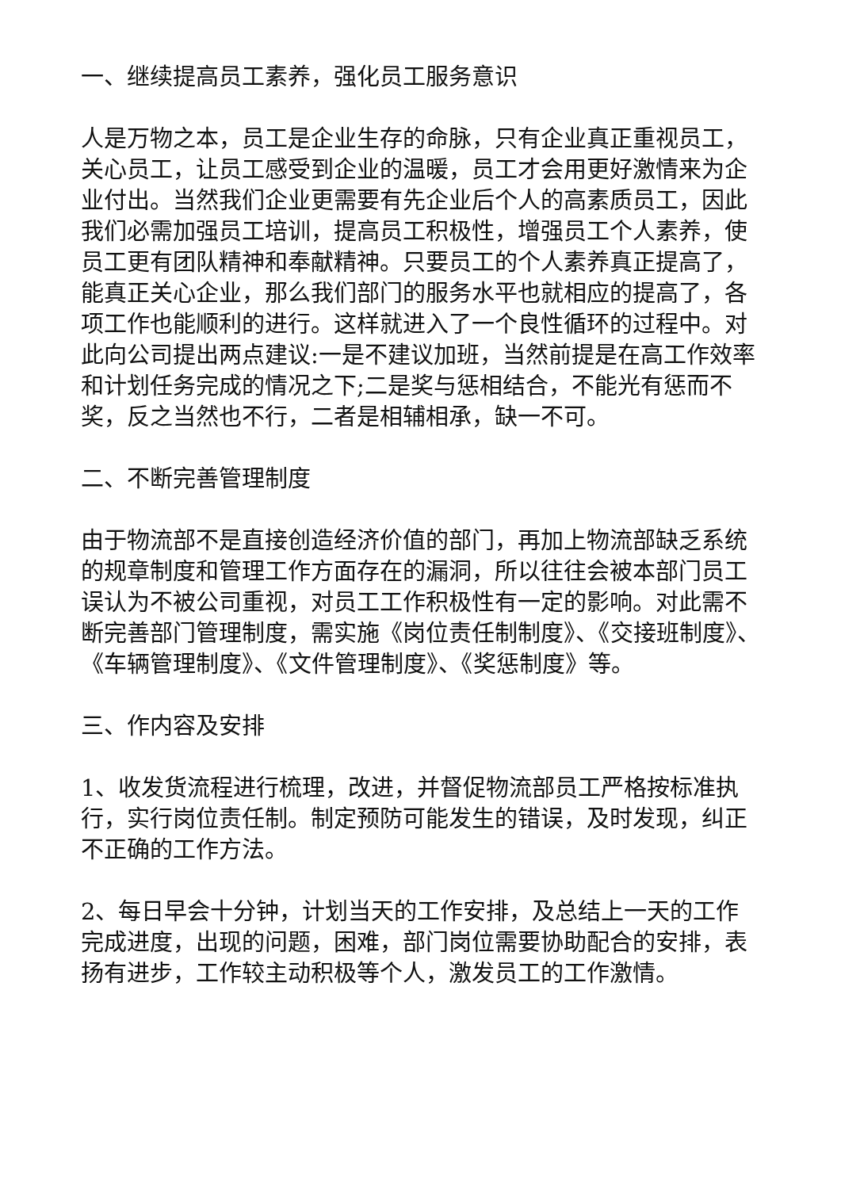一、继续提高员工素养，强化员工服务意识
人是万物之本，员工是企业生存的命脉，只有企业真正重视员工，关心员工，让员工感受到企业的温暖，员工才会用更好激情来为企业付出。当然我们企业更需要有先企业后个人的高素质员工，因此我们必需加强员工培训，提高员工积极性，增强员工个人素养，使员工更有团队精神和奉献精神。只要员工的个人素养真正提高了，能真正关心企业，那么我们部门的服务水平也就相应的提高了，各项工作也能顺利的进行。这样就进入了一个良性循环的过程中。对此向公司提出两点建议:一是不建议加班，当然前提是在高工作效率和计划任务完成的情况之下;二是奖与惩相结合，不能光有惩而不奖，反之当然也不行，二者是相辅相承，缺一不可。
二、不断完善管理制度
由于物流部不是直接创造经济价值的部门，再加上物流部缺乏系统的规章制度和管理工作方面存在的漏洞，所以往往会被本部门员工误认为不被公司重视，对员工工作积极性有一定的影响。对此需不断完善部门管理制度，需实施《岗位责任制制度》、《交接班制度》、《车辆管理制度》、《文件管理制度》、《奖惩制度》等。
三、作内容及安排
1、收发货流程进行梳理，改进，并督促物流部员工严格按标准执行，实行岗位责任制。制定预防可能发生的错误，及时发现，纠正不正确的工作方法。
2、每日早会十分钟，计划当天的工作安排，及总结上一天的工作完成进度，出现的问题，困难，部门岗位需要协助配合的安排，表扬有进步，工作较主动积极等个人，激发员工的工作激情。